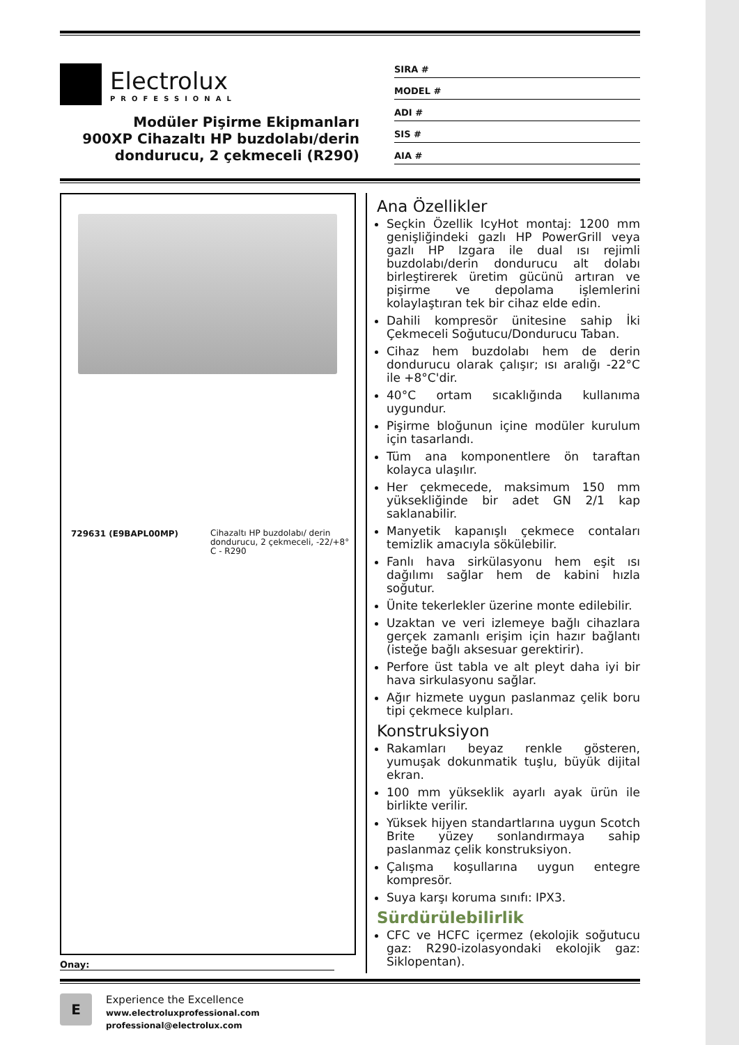Electrolux
PROFESSIONAL
Modüler Pişirme Ekipmanları
900XP Cihazaltı HP buzdolabı/derin dondurucu, 2 çekmeceli (R290)
SIRA #
MODEL #
ADI #
SIS #
AIA #
729631 (E9BAPL00MP) Cihazaltı HP buzdolabı/ derin dondurucu, 2 çekmeceli, -22/+8° C - R290
Onay:
Ana Özellikler
Seçkin Özellik IcyHot montaj: 1200 mm genişliğindeki gazlı HP PowerGrill veya gazlı HP Izgara ile dual ısı rejimli buzdolabı/derin dondurucu alt dolabı birleştirerek üretim gücünü artıran ve pişirme ve depolama işlemlerini kolaylaştıran tek bir cihaz elde edin.
Dahili kompresör ünitesine sahip İki Çekmeceli Soğutucu/Dondurucu Taban.
Cihaz hem buzdolabı hem de derin dondurucu olarak çalışır; ısı aralığı -22°C ile +8°C'dir.
40°C ortam sıcaklığında kullanıma uygundur.
Pişirme bloğunun içine modüler kurulum için tasarlandı.
Tüm ana komponentlere ön taraftan kolayca ulaşılır.
Her çekmecede, maksimum 150 mm yüksekliğinde bir adet GN 2/1 kap saklanabilir.
Manyetik kapanışlı çekmece contaları temizlik amacıyla sökülebilir.
Fanlı hava sirkülasyonu hem eşit ısı dağılımı sağlar hem de kabini hızla soğutur.
Ünite tekerlekler üzerine monte edilebilir.
Uzaktan ve veri izlemeye bağlı cihazlara gerçek zamanlı erişim için hazır bağlantı (isteğe bağlı aksesuar gerektirir).
Perfore üst tabla ve alt pleyt daha iyi bir hava sirkulasyonu sağlar.
Ağır hizmete uygun paslanmaz çelik boru tipi çekmece kulpları.
Konstruksiyon
Rakamları beyaz renkle gösteren, yumuşak dokunmatik tuşlu, büyük dijital ekran.
100 mm yükseklik ayarlı ayak ürün ile birlikte verilir.
Yüksek hijyen standartlarına uygun Scotch Brite yüzey sonlandırmaya sahip paslanmaz çelik konstruksiyon.
Çalışma koşullarına uygun entegre kompresör.
Suya karşı koruma sınıfı: IPX3.
Sürdürülebilirlik
CFC ve HCFC içermez (ekolojik soğutucu gaz: R290-izolasyondaki ekolojik gaz: Siklopentan).
E
Experience the Excellence
www.electroluxprofessional.com
professional@electrolux.com